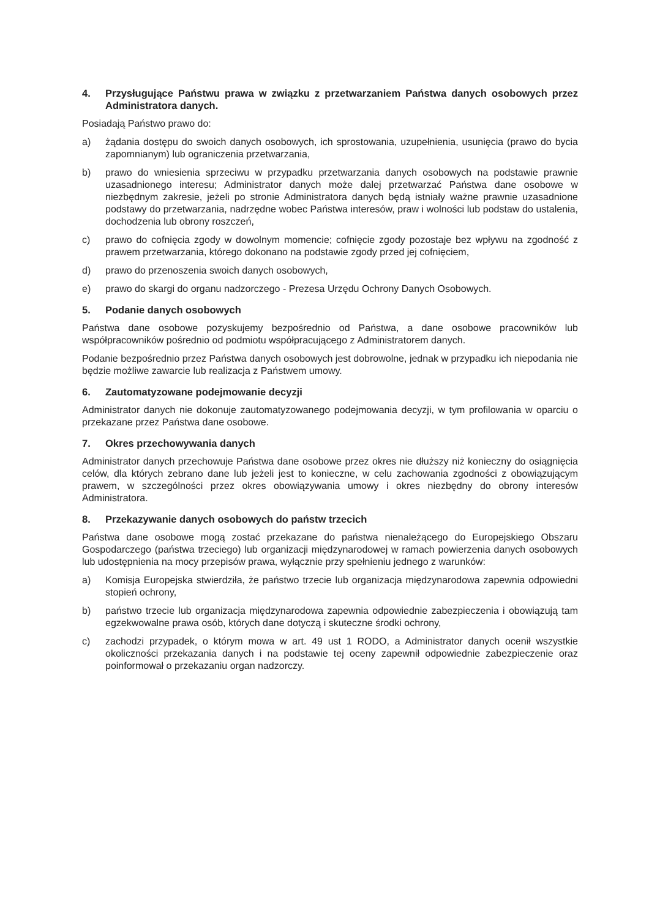4. Przysługujące Państwu prawa w związku z przetwarzaniem Państwa danych osobowych przez Administratora danych.
Posiadają Państwo prawo do:
a) żądania dostępu do swoich danych osobowych, ich sprostowania, uzupełnienia, usunięcia (prawo do bycia zapomnianym) lub ograniczenia przetwarzania,
b) prawo do wniesienia sprzeciwu w przypadku przetwarzania danych osobowych na podstawie prawnie uzasadnionego interesu; Administrator danych może dalej przetwarzać Państwa dane osobowe w niezbędnym zakresie, jeżeli po stronie Administratora danych będą istniały ważne prawnie uzasadnione podstawy do przetwarzania, nadrzędne wobec Państwa interesów, praw i wolności lub podstaw do ustalenia, dochodzenia lub obrony roszczeń,
c) prawo do cofnięcia zgody w dowolnym momencie; cofnięcie zgody pozostaje bez wpływu na zgodność z prawem przetwarzania, którego dokonano na podstawie zgody przed jej cofnięciem,
d) prawo do przenoszenia swoich danych osobowych,
e) prawo do skargi do organu nadzorczego - Prezesa Urzędu Ochrony Danych Osobowych.
5. Podanie danych osobowych
Państwa dane osobowe pozyskujemy bezpośrednio od Państwa, a dane osobowe pracowników lub współpracowników pośrednio od podmiotu współpracującego z Administratorem danych.
Podanie bezpośrednio przez Państwa danych osobowych jest dobrowolne, jednak w przypadku ich niepodania nie będzie możliwe zawarcie lub realizacja z Państwem umowy.
6. Zautomatyzowane podejmowanie decyzji
Administrator danych nie dokonuje zautomatyzowanego podejmowania decyzji, w tym profilowania w oparciu o przekazane przez Państwa dane osobowe.
7. Okres przechowywania danych
Administrator danych przechowuje Państwa dane osobowe przez okres nie dłuższy niż konieczny do osiągnięcia celów, dla których zebrano dane lub jeżeli jest to konieczne, w celu zachowania zgodności z obowiązującym prawem, w szczególności przez okres obowiązywania umowy i okres niezbędny do obrony interesów Administratora.
8. Przekazywanie danych osobowych do państw trzecich
Państwa dane osobowe mogą zostać przekazane do państwa nienależącego do Europejskiego Obszaru Gospodarczego (państwa trzeciego) lub organizacji międzynarodowej w ramach powierzenia danych osobowych lub udostępnienia na mocy przepisów prawa, wyłącznie przy spełnieniu jednego z warunków:
a) Komisja Europejska stwierdziła, że państwo trzecie lub organizacja międzynarodowa zapewnia odpowiedni stopień ochrony,
b) państwo trzecie lub organizacja międzynarodowa zapewnia odpowiednie zabezpieczenia i obowiązują tam egzekwowalne prawa osób, których dane dotyczą i skuteczne środki ochrony,
c) zachodzi przypadek, o którym mowa w art. 49 ust 1 RODO, a Administrator danych ocenił wszystkie okoliczności przekazania danych i na podstawie tej oceny zapewnił odpowiednie zabezpieczenie oraz poinformował o przekazaniu organ nadzorczy.